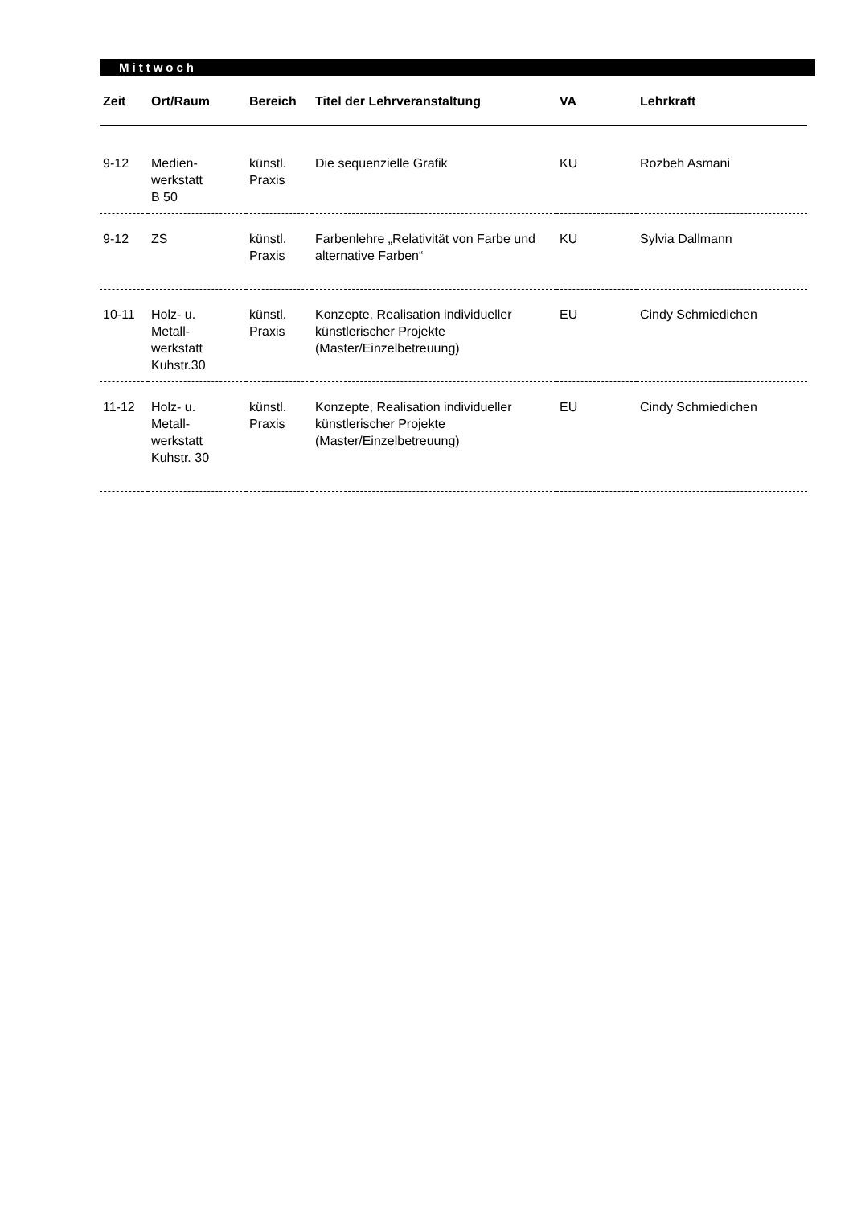Mittwoch
| Zeit | Ort/Raum | Bereich | Titel der Lehrveranstaltung | VA | Lehrkraft |
| --- | --- | --- | --- | --- | --- |
| 9-12 | Medien- werkstatt B 50 | künstl. Praxis | Die sequenzielle Grafik | KU | Rozbeh Asmani |
| 9-12 | ZS | künstl. Praxis | Farbenlehre „Relativität von Farbe und alternative Farben“ | KU | Sylvia Dallmann |
| 10-11 | Holz- u. Metall- werkstatt Kuhstr.30 | künstl. Praxis | Konzepte, Realisation individueller künstlerischer Projekte (Master/Einzelbetreuung) | EU | Cindy Schmiedichen |
| 11-12 | Holz- u. Metall- werkstatt Kuhstr. 30 | künstl. Praxis | Konzepte, Realisation individueller künstlerischer Projekte (Master/Einzelbetreuung) | EU | Cindy Schmiedichen |